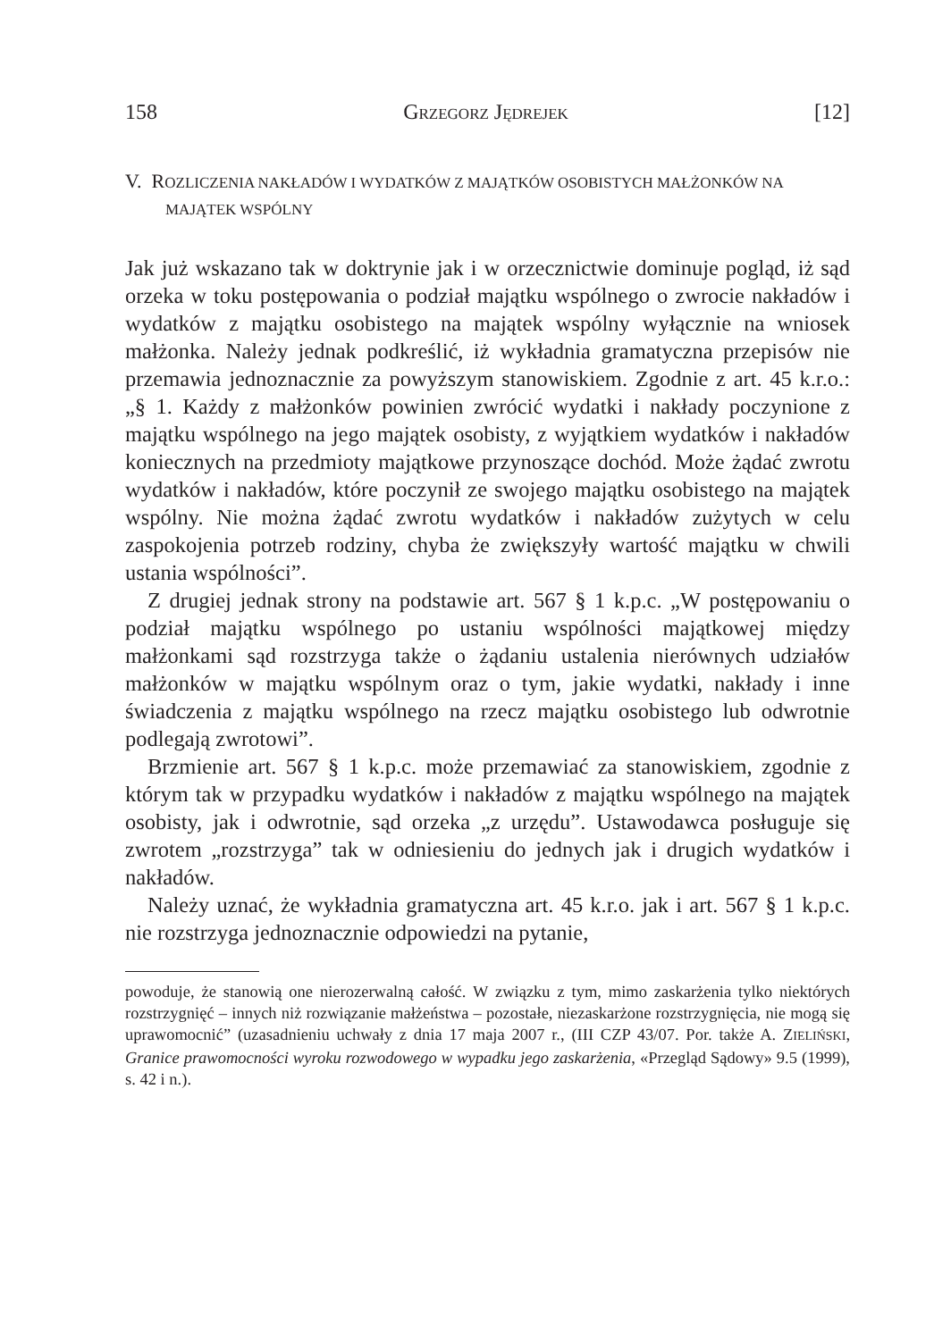158 GRZEGORZ JĘDREJEK [12]
V. ROZLICZENIA NAKŁADÓW I WYDATKÓW Z MAJĄTKÓW OSOBISTYCH MAŁŻONKÓW NA MAJĄTEK WSPÓLNY
Jak już wskazano tak w doktrynie jak i w orzecznictwie dominuje pogląd, iż sąd orzeka w toku postępowania o podział majątku wspólnego o zwrocie nakładów i wydatków z majątku osobistego na majątek wspólny wyłącznie na wniosek małżonka. Należy jednak podkreślić, iż wykładnia gramatyczna przepisów nie przemawia jednoznacznie za powyższym stanowiskiem. Zgodnie z art. 45 k.r.o.: „§ 1. Każdy z małżonków powinien zwrócić wydatki i nakłady poczynione z majątku wspólnego na jego majątek osobisty, z wyjątkiem wydatków i nakładów koniecznych na przedmioty majątkowe przynoszące dochód. Może żądać zwrotu wydatków i nakładów, które poczynił ze swojego majątku osobistego na majątek wspólny. Nie można żądać zwrotu wydatków i nakładów zużytych w celu zaspokojenia potrzeb rodziny, chyba że zwiększyły wartość majątku w chwili ustania wspólności”.
Z drugiej jednak strony na podstawie art. 567 § 1 k.p.c. „W postępowaniu o podział majątku wspólnego po ustaniu wspólności majątkowej między małżonkami sąd rozstrzyga także o żądaniu ustalenia nierównych udziałów małżonków w majątku wspólnym oraz o tym, jakie wydatki, nakłady i inne świadczenia z majątku wspólnego na rzecz majątku osobistego lub odwrotnie podlegają zwrotowi”.
Brzmienie art. 567 § 1 k.p.c. może przemawiać za stanowiskiem, zgodnie z którym tak w przypadku wydatków i nakładów z majątku wspólnego na majątek osobisty, jak i odwrotnie, sąd orzeka „z urzędu”. Ustawodawca posługuje się zwrotem „rozstrzyga” tak w odniesieniu do jednych jak i drugich wydatków i nakładów.
Należy uznać, że wykładnia gramatyczna art. 45 k.r.o. jak i art. 567 § 1 k.p.c. nie rozstrzyga jednoznacznie odpowiedzi na pytanie,
powoduje, że stanowią one nierozerwalną całość. W związku z tym, mimo zaskarżenia tylko niektórych rozstrzygnięć – innych niż rozwiązanie małżeństwa – pozostałe, niezaskarżone rozstrzygnięcia, nie mogą się uprawomocnić” (uzasadnieniu uchwały z dnia 17 maja 2007 r., (III CZP 43/07. Por. także A. ZIELIŃSKI, Granice prawomocności wyroku rozwodowego w wypadku jego zaskarżenia, «Przegląd Sądowy» 9.5 (1999), s. 42 i n.).